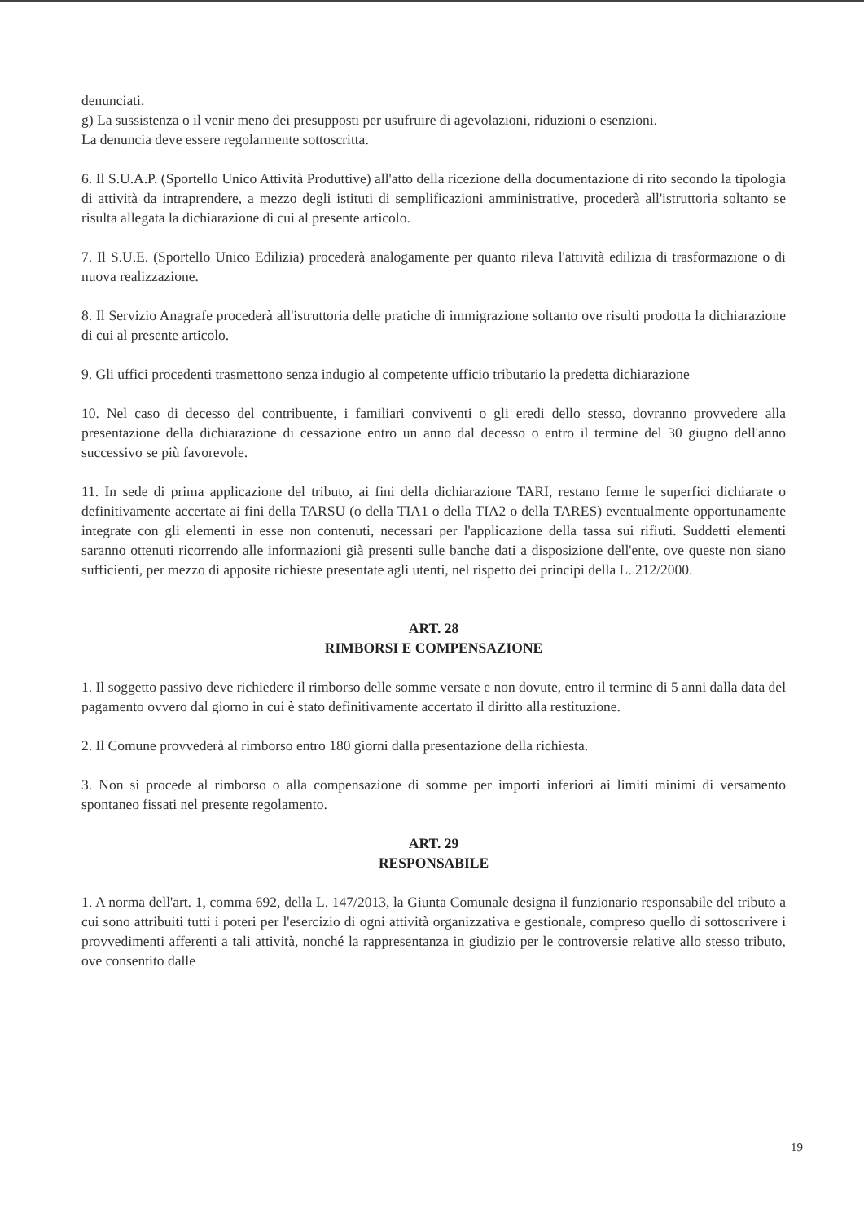denunciati.
g) La sussistenza o il venir meno dei presupposti per usufruire di agevolazioni, riduzioni o esenzioni.
La denuncia deve essere regolarmente sottoscritta.
6. Il S.U.A.P. (Sportello Unico Attività Produttive) all'atto della ricezione della documentazione di rito secondo la tipologia di attività da intraprendere, a mezzo degli istituti di semplificazioni amministrative, procederà all'istruttoria soltanto se risulta allegata la dichiarazione di cui al presente articolo.
7. Il S.U.E. (Sportello Unico Edilizia) procederà analogamente per quanto rileva l'attività edilizia di trasformazione o di nuova realizzazione.
8. Il Servizio Anagrafe procederà all'istruttoria delle pratiche di immigrazione soltanto ove risulti prodotta la dichiarazione di cui al presente articolo.
9. Gli uffici procedenti trasmettono senza indugio al competente ufficio tributario la predetta dichiarazione
10. Nel caso di decesso del contribuente, i familiari conviventi o gli eredi dello stesso, dovranno provvedere alla presentazione della dichiarazione di cessazione entro un anno dal decesso o entro il termine del 30 giugno dell'anno successivo se più favorevole.
11. In sede di prima applicazione del tributo, ai fini della dichiarazione TARI, restano ferme le superfici dichiarate o definitivamente accertate ai fini della TARSU (o della TIA1 o della TIA2 o della TARES) eventualmente opportunamente integrate con gli elementi in esse non contenuti, necessari per l'applicazione della tassa sui rifiuti. Suddetti elementi saranno ottenuti ricorrendo alle informazioni già presenti sulle banche dati a disposizione dell'ente, ove queste non siano sufficienti, per mezzo di apposite richieste presentate agli utenti, nel rispetto dei principi della L. 212/2000.
ART. 28
RIMBORSI E COMPENSAZIONE
1. Il soggetto passivo deve richiedere il rimborso delle somme versate e non dovute, entro il termine di 5 anni dalla data del pagamento ovvero dal giorno in cui è stato definitivamente accertato il diritto alla restituzione.
2. Il Comune provvederà al rimborso entro 180 giorni dalla presentazione della richiesta.
3. Non si procede al rimborso o alla compensazione di somme per importi inferiori ai limiti minimi di versamento spontaneo fissati nel presente regolamento.
ART. 29
RESPONSABILE
1. A norma dell'art. 1, comma 692, della L. 147/2013, la Giunta Comunale designa il funzionario responsabile del tributo a cui sono attribuiti tutti i poteri per l'esercizio di ogni attività organizzativa e gestionale, compreso quello di sottoscrivere i provvedimenti afferenti a tali attività, nonché la rappresentanza in giudizio per le controversie relative allo stesso tributo, ove consentito dalle
19